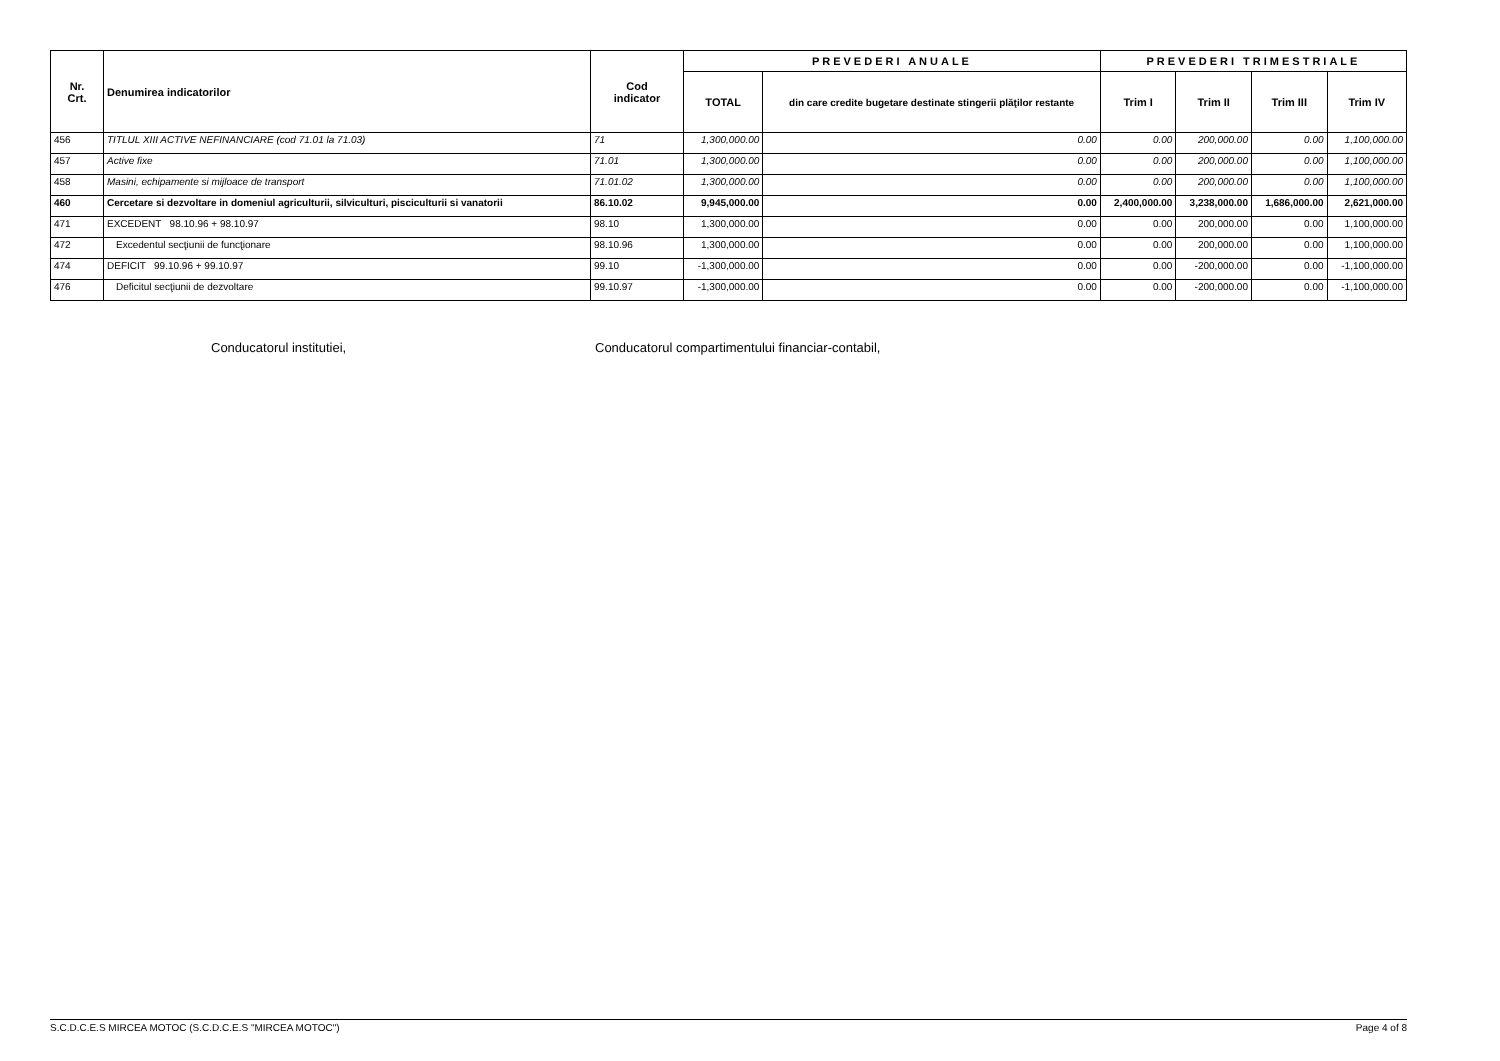| Nr. Crt. | Denumirea indicatorilor | Cod indicator | PREVEDERI ANUALE | | PREVEDERI TRIMESTRIALE | | | |
| --- | --- | --- | --- | --- | --- | --- | --- | --- |
| | | | TOTAL | din care credite bugetare destinate stingerii plăţilor restante | Trim I | Trim II | Trim III | Trim IV |
| 456 | TITLUL XIII ACTIVE NEFINANCIARE (cod 71.01 la 71.03) | 71 | 1,300,000.00 | 0.00 | 0.00 | 200,000.00 | 0.00 | 1,100,000.00 |
| 457 | Active fixe | 71.01 | 1,300,000.00 | 0.00 | 0.00 | 200,000.00 | 0.00 | 1,100,000.00 |
| 458 | Masini, echipamente si mijloace de transport | 71.01.02 | 1,300,000.00 | 0.00 | 0.00 | 200,000.00 | 0.00 | 1,100,000.00 |
| 460 | Cercetare si dezvoltare in domeniul agriculturii, silviculturi, pisciculturii si vanatorii | 86.10.02 | 9,945,000.00 | 0.00 | 2,400,000.00 | 3,238,000.00 | 1,686,000.00 | 2,621,000.00 |
| 471 | EXCEDENT 98.10.96 + 98.10.97 | 98.10 | 1,300,000.00 | 0.00 | 0.00 | 200,000.00 | 0.00 | 1,100,000.00 |
| 472 | Excedentul secţiunii de funcţionare | 98.10.96 | 1,300,000.00 | 0.00 | 0.00 | 200,000.00 | 0.00 | 1,100,000.00 |
| 474 | DEFICIT 99.10.96 + 99.10.97 | 99.10 | -1,300,000.00 | 0.00 | 0.00 | -200,000.00 | 0.00 | -1,100,000.00 |
| 476 | Deficitul secţiunii de dezvoltare | 99.10.97 | -1,300,000.00 | 0.00 | 0.00 | -200,000.00 | 0.00 | -1,100,000.00 |
Conducatorul institutiei,
Conducatorul compartimentului financiar-contabil,
S.C.D.C.E.S MIRCEA MOTOC (S.C.D.C.E.S "MIRCEA MOTOC") Page 4 of 8